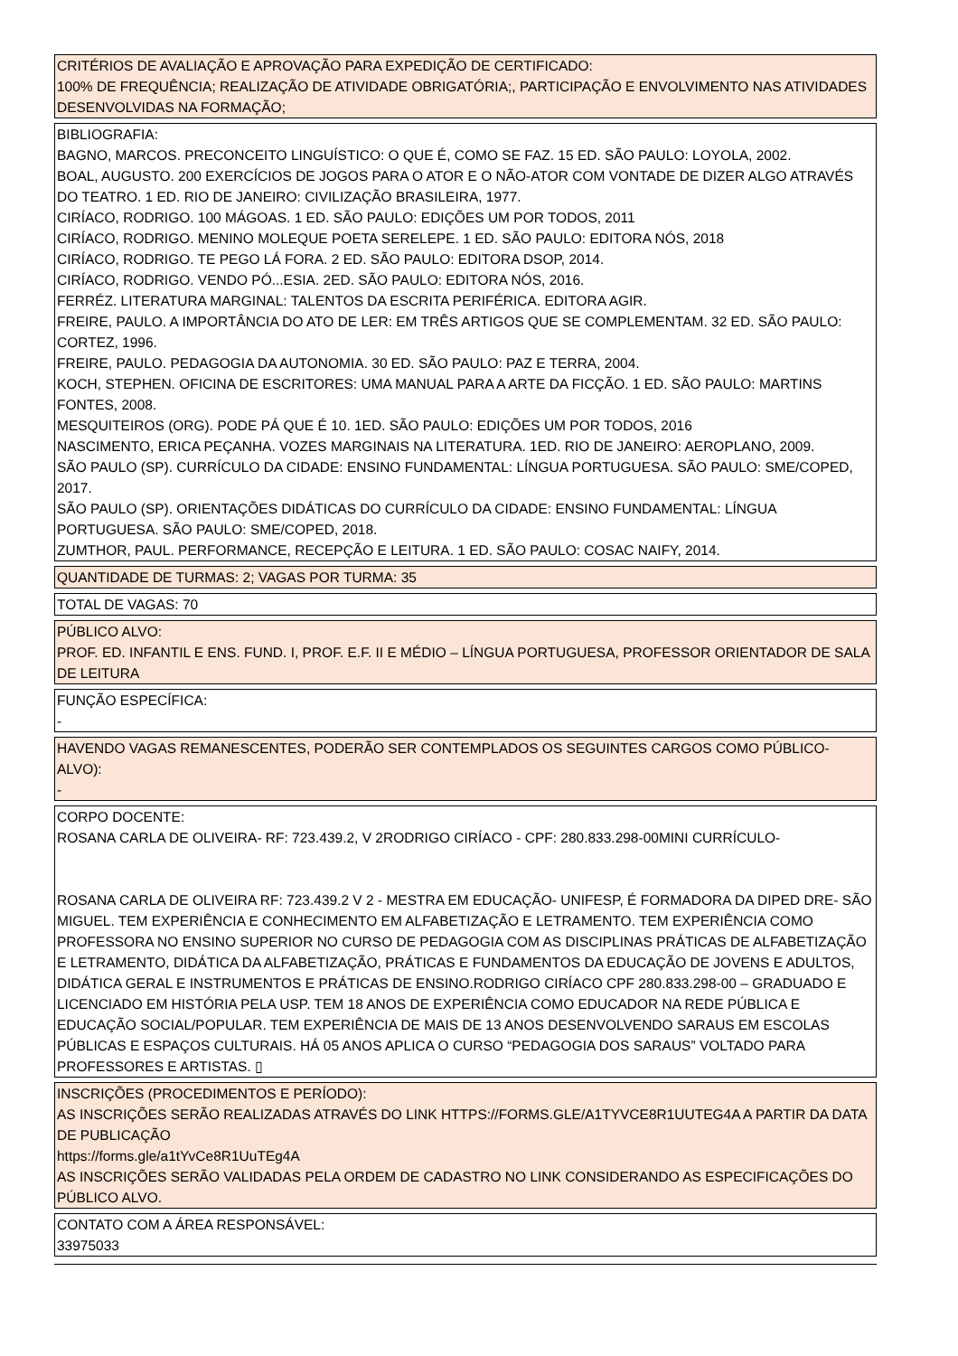CRITÉRIOS DE AVALIAÇÃO E APROVAÇÃO PARA EXPEDIÇÃO DE CERTIFICADO:
100% DE FREQUÊNCIA; REALIZAÇÃO DE ATIVIDADE OBRIGATÓRIA;, PARTICIPAÇÃO E ENVOLVIMENTO NAS ATIVIDADES DESENVOLVIDAS NA FORMAÇÃO;
BIBLIOGRAFIA:
BAGNO, MARCOS. PRECONCEITO LINGUÍSTICO: O QUE É, COMO SE FAZ. 15 ED. SÃO PAULO: LOYOLA, 2002.
BOAL, AUGUSTO. 200 EXERCÍCIOS DE JOGOS PARA O ATOR E O NÃO-ATOR COM VONTADE DE DIZER ALGO ATRAVÉS DO TEATRO. 1 ED. RIO DE JANEIRO: CIVILIZAÇÃO BRASILEIRA, 1977.
CIRÍACO, RODRIGO. 100 MÁGOAS. 1 ED. SÃO PAULO: EDIÇÕES UM POR TODOS, 2011
CIRÍACO, RODRIGO. MENINO MOLEQUE POETA SERELEPE. 1 ED. SÃO PAULO: EDITORA NÓS, 2018
CIRÍACO, RODRIGO. TE PEGO LÁ FORA. 2 ED. SÃO PAULO: EDITORA DSOP, 2014.
CIRÍACO, RODRIGO. VENDO PÓ...ESIA. 2ED. SÃO PAULO: EDITORA NÓS, 2016.
FERRÉZ. LITERATURA MARGINAL: TALENTOS DA ESCRITA PERIFÉRICA. EDITORA AGIR.
FREIRE, PAULO. A IMPORTÂNCIA DO ATO DE LER: EM TRÊS ARTIGOS QUE SE COMPLEMENTAM. 32 ED. SÃO PAULO: CORTEZ, 1996.
FREIRE, PAULO. PEDAGOGIA DA AUTONOMIA. 30 ED. SÃO PAULO: PAZ E TERRA, 2004.
KOCH, STEPHEN. OFICINA DE ESCRITORES: UMA MANUAL PARA A ARTE DA FICÇÃO. 1 ED. SÃO PAULO: MARTINS FONTES, 2008.
MESQUITEIROS (ORG). PODE PÁ QUE É 10. 1ED. SÃO PAULO: EDIÇÕES UM POR TODOS, 2016
NASCIMENTO, ERICA PEÇANHA. VOZES MARGINAIS NA LITERATURA. 1ED. RIO DE JANEIRO: AEROPLANO, 2009.
SÃO PAULO (SP). CURRÍCULO DA CIDADE: ENSINO FUNDAMENTAL: LÍNGUA PORTUGUESA. SÃO PAULO: SME/COPED, 2017.
SÃO PAULO (SP). ORIENTAÇÕES DIDÁTICAS DO CURRÍCULO DA CIDADE: ENSINO FUNDAMENTAL: LÍNGUA PORTUGUESA. SÃO PAULO: SME/COPED, 2018.
ZUMTHOR, PAUL. PERFORMANCE, RECEPÇÃO E LEITURA. 1 ED. SÃO PAULO: COSAC NAIFY, 2014.
QUANTIDADE DE TURMAS: 2; VAGAS POR TURMA: 35
TOTAL DE VAGAS: 70
PÚBLICO ALVO:
PROF. ED. INFANTIL E ENS. FUND. I, PROF. E.F. II E MÉDIO – LÍNGUA PORTUGUESA, PROFESSOR ORIENTADOR DE SALA DE LEITURA
FUNÇÃO ESPECÍFICA:
-
HAVENDO VAGAS REMANESCENTES, PODERÃO SER CONTEMPLADOS OS SEGUINTES CARGOS COMO PÚBLICO-ALVO):
-
CORPO DOCENTE:
ROSANA CARLA DE OLIVEIRA- RF: 723.439.2, V 2RODRIGO CIRÍACO - CPF: 280.833.298-00MINI CURRÍCULO-
ROSANA CARLA DE OLIVEIRA RF: 723.439.2 V 2 - MESTRA EM EDUCAÇÃO- UNIFESP, É FORMADORA DA DIPED DRE- SÃO MIGUEL. TEM EXPERIÊNCIA E CONHECIMENTO EM ALFABETIZAÇÃO E LETRAMENTO. TEM EXPERIÊNCIA COMO PROFESSORA NO ENSINO SUPERIOR NO CURSO DE PEDAGOGIA COM AS DISCIPLINAS PRÁTICAS DE ALFABETIZAÇÃO E LETRAMENTO, DIDÁTICA DA ALFABETIZAÇÃO, PRÁTICAS E FUNDAMENTOS DA EDUCAÇÃO DE JOVENS E ADULTOS, DIDÁTICA GERAL E INSTRUMENTOS E PRÁTICAS DE ENSINO.RODRIGO CIRÍACO CPF 280.833.298-00 – GRADUADO E LICENCIADO EM HISTÓRIA PELA USP. TEM 18 ANOS DE EXPERIÊNCIA COMO EDUCADOR NA REDE PÚBLICA E EDUCAÇÃO SOCIAL/POPULAR. TEM EXPERIÊNCIA DE MAIS DE 13 ANOS DESENVOLVENDO SARAUS EM ESCOLAS PÚBLICAS E ESPAÇOS CULTURAIS. HÁ 05 ANOS APLICA O CURSO “PEDAGOGIA DOS SARAUS” VOLTADO PARA PROFESSORES E ARTISTAS. ▯
INSCRIÇÕES (PROCEDIMENTOS E PERÍODO):
AS INSCRIÇÕES SERÃO REALIZADAS ATRAVÉS DO LINK HTTPS://FORMS.GLE/A1TYVCE8R1UUTEG4A A PARTIR DA DATA DE PUBLICAÇÃO
https://forms.gle/a1tYvCe8R1UuTEg4A
AS INSCRIÇÕES SERÃO VALIDADAS PELA ORDEM DE CADASTRO NO LINK CONSIDERANDO AS ESPECIFICAÇÕES DO PÚBLICO ALVO.
CONTATO COM A ÁREA RESPONSÁVEL:
33975033